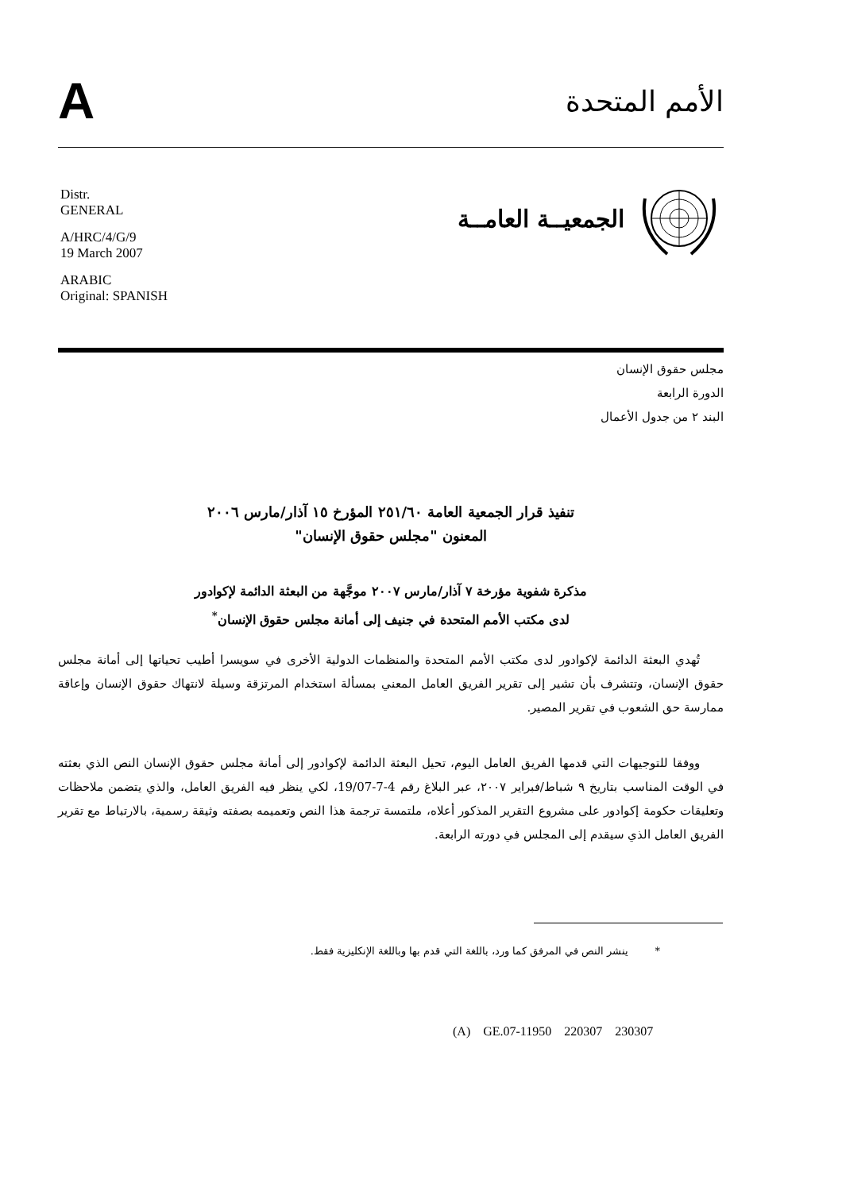A
الأمم المتحدة
Distr.
GENERAL
A/HRC/4/G/9
19 March 2007
ARABIC
Original: SPANISH
الجمعيــة العامــة
مجلس حقوق الإنسان
الدورة الرابعة
البند ٢ من جدول الأعمال
تنفيذ قرار الجمعية العامة ٢٥١/٦٠ المؤرخ ١٥ آذار/مارس ٢٠٠٦
المعنون "مجلس حقوق الإنسان"
مذكرة شفوية مؤرخة ٧ آذار/مارس ٢٠٠٧ موجَّهة من البعثة الدائمة لإكوادور
لدى مكتب الأمم المتحدة في جنيف إلى أمانة مجلس حقوق الإنسان<sup>*</sup>
تُهدي البعثة الدائمة لإكوادور لدى مكتب الأمم المتحدة والمنظمات الدولية الأخرى في سويسرا أطيب تحياتها إلى أمانة مجلس حقوق الإنسان، وتتشرف بأن تشير إلى تقرير الفريق العامل المعني بمسألة استخدام المرتزقة وسيلة لانتهاك حقوق الإنسان وإعاقة ممارسة حق الشعوب في تقرير المصير.
ووفقا للتوجيهات التي قدمها الفريق العامل اليوم، تحيل البعثة الدائمة لإكوادور إلى أمانة مجلس حقوق الإنسان النص الذي بعثته في الوقت المناسب بتاريخ ٩ شباط/فبراير ٢٠٠٧، عبر البلاغ رقم 4-7-19/07، لكي ينظر فيه الفريق العامل، والذي يتضمن ملاحظات وتعليقات حكومة إكوادور على مشروع التقرير المذكور أعلاه، ملتمسة ترجمة هذا النص وتعميمه بصفته وثيقة رسمية، بالارتباط مع تقرير الفريق العامل الذي سيقدم إلى المجلس في دورته الرابعة.
* ينشر النص في المرفق كما ورد، باللغة التي قدم بها وباللغة الإنكليزية فقط.
(A) GE.07-11950 220307 230307